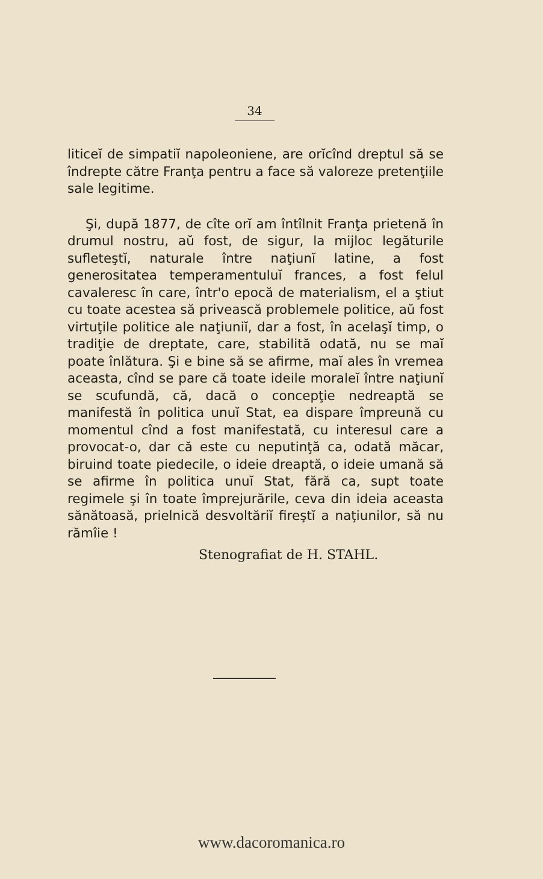34
liticeĭ de simpatiĭ napoleoniene, are orĭcînd dreptul să se îndrepte către Franţa pentru a face să valoreze pretenţiile sale legitime.
Şi, după 1877, de cîte orĭ am întîlnit Franţa prietenă în drumul nostru, aŭ fost, de sigur, la mijloc legăturile sufleteştĭ, naturale între naţiunĭ latine, a fost generositatea temperamentuluĭ frances, a fost felul cavaleresc în care, într'o epocă de materialism, el a ştiut cu toate acestea să privească problemele politice, aŭ fost virtuţile politice ale naţiuniĭ, dar a fost, în acelaşĭ timp, o tradiţie de dreptate, care, stabilită odată, nu se maĭ poate înlătura. Şi e bine să se afirme, maĭ ales în vremea aceasta, cînd se pare că toate ideile moraleĭ între naţiunĭ se scufundă, că, dacă o concepţie nedreaptă se manifestă în politica unuĭ Stat, ea dispare împreună cu momentul cînd a fost manifestată, cu interesul care a provocat-o, dar că este cu neputinţă ca, odată măcar, biruind toate piedecile, o ideie dreaptă, o ideie umană să se afirme în politica unuĭ Stat, fără ca, supt toate regimele şi în toate împrejurările, ceva din ideia aceasta sănătoasă, prielnică desvoltăriĭ fireştĭ a naţiunilor, să nu rămîie !
Stenografiat de H. STAHL.
www.dacoromanica.ro